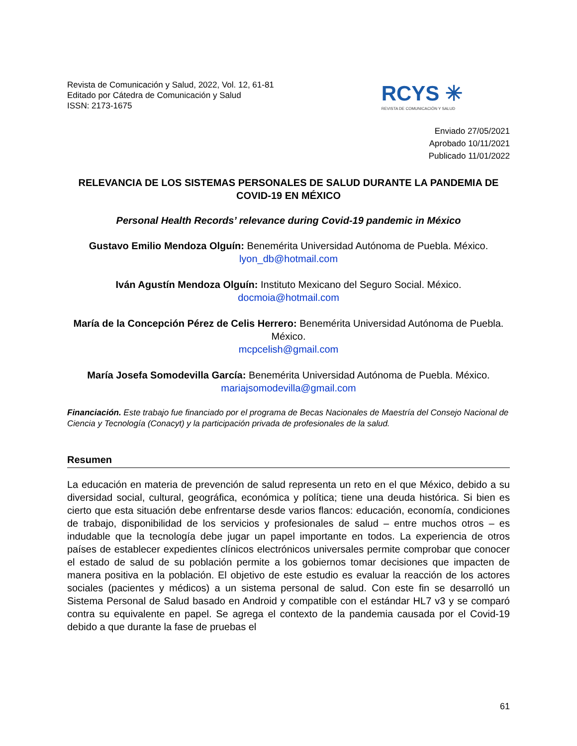Revista de Comunicación y Salud, 2022, Vol. 12, 61-81
Editado por Cátedra de Comunicación y Salud
ISSN: 2173-1675
RCYS ✳
REVISTA DE COMUNICACIÓN Y SALUD
Enviado 27/05/2021
Aprobado 10/11/2021
Publicado 11/01/2022
RELEVANCIA DE LOS SISTEMAS PERSONALES DE SALUD DURANTE LA PANDEMIA DE COVID-19 EN MÉXICO
Personal Health Records’ relevance during Covid-19 pandemic in México
Gustavo Emilio Mendoza Olguín: Benemérita Universidad Autónoma de Puebla. México.
lyon_db@hotmail.com
Iván Agustín Mendoza Olguín: Instituto Mexicano del Seguro Social. México.
docmoia@hotmail.com
María de la Concepción Pérez de Celis Herrero: Benemérita Universidad Autónoma de Puebla. México.
mcpcelish@gmail.com
María Josefa Somodevilla García: Benemérita Universidad Autónoma de Puebla. México.
mariajsomodevilla@gmail.com
Financiación. Este trabajo fue financiado por el programa de Becas Nacionales de Maestría del Consejo Nacional de Ciencia y Tecnología (Conacyt) y la participación privada de profesionales de la salud.
Resumen
La educación en materia de prevención de salud representa un reto en el que México, debido a su diversidad social, cultural, geográfica, económica y política; tiene una deuda histórica. Si bien es cierto que esta situación debe enfrentarse desde varios flancos: educación, economía, condiciones de trabajo, disponibilidad de los servicios y profesionales de salud – entre muchos otros – es indudable que la tecnología debe jugar un papel importante en todos. La experiencia de otros países de establecer expedientes clínicos electrónicos universales permite comprobar que conocer el estado de salud de su población permite a los gobiernos tomar decisiones que impacten de manera positiva en la población. El objetivo de este estudio es evaluar la reacción de los actores sociales (pacientes y médicos) a un sistema personal de salud. Con este fin se desarrolló un Sistema Personal de Salud basado en Android y compatible con el estándar HL7 v3 y se comparó contra su equivalente en papel. Se agrega el contexto de la pandemia causada por el Covid-19 debido a que durante la fase de pruebas el
61